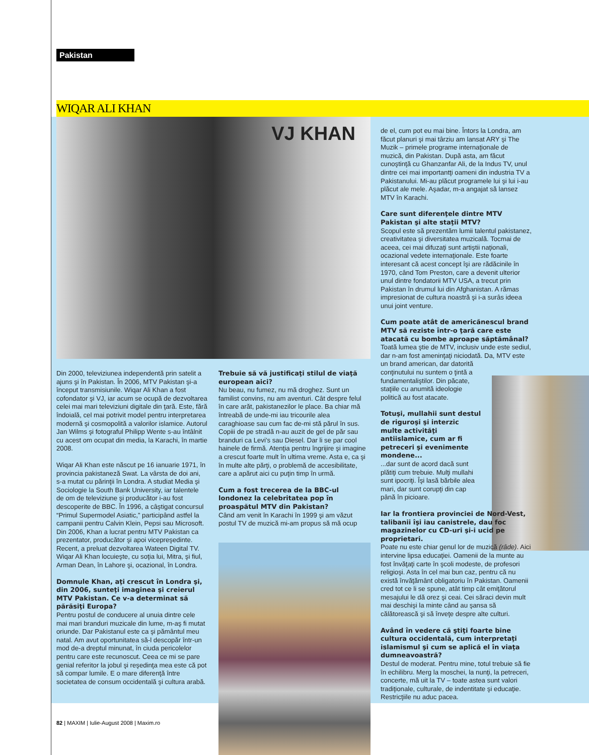Pakistan
WIQAR ALI KHAN
VJ KHAN
Din 2000, televiziunea independentă prin satelit a ajuns şi în Pakistan. În 2006, MTV Pakistan şi-a început transmisiunile. Wiqar Ali Khan a fost cofondator şi VJ, iar acum se ocupă de dezvoltarea celei mai mari televiziuni digitale din ţară. Este, fără îndoială, cel mai potrivit model pentru interpretarea modernă şi cosmopolită a valorilor islamice. Autorul Jan Wilms şi fotograful Philipp Wente s-au întâlnit cu acest om ocupat din media, la Karachi, în martie 2008.
Wiqar Ali Khan este născut pe 16 ianuarie 1971, în provincia pakistaneză Swat. La vârsta de doi ani, s-a mutat cu părinţii în Londra. A studiat Media şi Sociologie la South Bank University, iar talentele de om de televiziune şi producător i-au fost descoperite de BBC. În 1996, a câştigat concursul “Primul Supermodel Asiatic,” participând astfel la campanii pentru Calvin Klein, Pepsi sau Microsoft. Din 2006, Khan a lucrat pentru MTV Pakistan ca prezentator, producător şi apoi vicepreşedinte. Recent, a preluat dezvoltarea Wateen Digital TV. Wiqar Ali Khan locuieşte, cu soţia lui, Mitra, şi fiul, Arman Dean, în Lahore şi, ocazional, în Londra.
Domnule Khan, aţi crescut în Londra şi, din 2006, sunteţi imaginea şi creierul MTV Pakistan. Ce v-a determinat să părăsiţi Europa?
Pentru postul de conducere al unuia dintre cele mai mari branduri muzicale din lume, m-aş fi mutat oriunde. Dar Pakistanul este ca şi pământul meu natal. Am avut oportunitatea să-l descopăr într-un mod de-a dreptul minunat, în ciuda pericolelor pentru care este recunoscut. Ceea ce mi se pare genial referitor la jobul şi reşedinţa mea este că pot să compar lumile. E o mare diferenţă între societatea de consum occidentală şi cultura arabă.
Trebuie să vă justificaţi stilul de viaţă european aici?
Nu beau, nu fumez, nu mă droghez. Sunt un familist convins, nu am aventuri. Cât despre felul în care arăt, pakistanezilor le place. Ba chiar mă întreabă de unde-mi iau tricourile alea caraghioase sau cum fac de-mi stă părul în sus. Copiii de pe stradă n-au auzit de gel de păr sau branduri ca Levi’s sau Diesel. Dar li se par cool hainele de firmă. Atenţia pentru îngrijire şi imagine a crescut foarte mult în ultima vreme. Asta e, ca şi în multe alte părţi, o problemă de accesibilitate, care a apărut aici cu puţin timp în urmă.
Cum a fost trecerea de la BBC-ul londonez la celebritatea pop în proaspătul MTV din Pakistan?
Când am venit în Karachi în 1999 şi am văzut postul TV de muzică mi-am propus să mă ocup
de el, cum pot eu mai bine. Întors la Londra, am făcut planuri şi mai târziu am lansat ARY şi The Muzik – primele programe internaţionale de muzică, din Pakistan. După asta, am făcut cunoştinţă cu Ghanzanfar Ali, de la Indus TV, unul dintre cei mai importantţi oameni din industria TV a Pakistanului. Mi-au plăcut programele lui şi lui i-au plăcut ale mele. Aşadar, m-a angajat să lansez MTV în Karachi.
Care sunt diferenţele dintre MTV Pakistan şi alte staţii MTV?
Scopul este să prezentăm lumii talentul pakistanez, creativitatea şi diversitatea muzicală. Tocmai de aceea, cei mai difuzaţi sunt artiştii naţionali, ocazional vedete internaţionale. Este foarte interesant că acest concept îşi are rădăcinile în 1970, când Tom Preston, care a devenit ulterior unul dintre fondatorii MTV USA, a trecut prin Pakistan în drumul lui din Afghanistan. A rămas impresionat de cultura noastră şi i-a surâs ideea unui joint venture.
Cum poate atât de americănescul brand MTV să reziste într-o ţară care este atacată cu bombe aproape săptămânal?
Toată lumea ştie de MTV, inclusiv unde este sediul, dar n-am fost ameninţaţi niciodată. Da, MTV este un brand american, dar datorită conţinutului nu suntem o ţintă a fundamentaliştilor. Din păcate, staţiile cu anumită ideologie politică au fost atacate.
Totuşi, mullahii sunt destul de riguroşi şi interzic multe activităţi antiislamice, cum ar fi petreceri şi evenimente mondene...
...dar sunt de acord dacă sunt plătiţi cum trebuie. Mulţi mullahi sunt ipocriţi. Îşi lasă bărbile alea mari, dar sunt corupţi din cap până în picioare.
Iar la frontiera provinciei de Nord-Vest, talibanii îşi iau canistrele, dau foc magazinelor cu CD-uri şi-i ucid pe proprietari.
Poate nu este chiar genul lor de muzică (râde). Aici intervine lipsa educaţiei. Oamenii de la munte au fost învăţaţi carte în şcoli modeste, de profesori religioşi. Asta în cel mai bun caz, pentru că nu există învăţământ obligatoriu în Pakistan. Oamenii cred tot ce li se spune, atât timp cât emiţătorul mesajului le dă orez şi ceai. Cei săraci devin mult mai deschişi la minte când au şansa să călătorească şi să înveţe despre alte culturi.
Având în vedere că ştiţi foarte bine cultura occidentală, cum interpretaţi islamismul şi cum se aplică el în viaţa dumneavoastră?
Destul de moderat. Pentru mine, totul trebuie să fie în echilibru. Merg la moschei, la nunţi, la petreceri, concerte, mă uit la TV – toate astea sunt valori tradiţionale, culturale, de indentitate şi educaţie. Restricţiile nu aduc pacea.
82 | MAXIM | Iulie-August 2008 | Maxim.ro